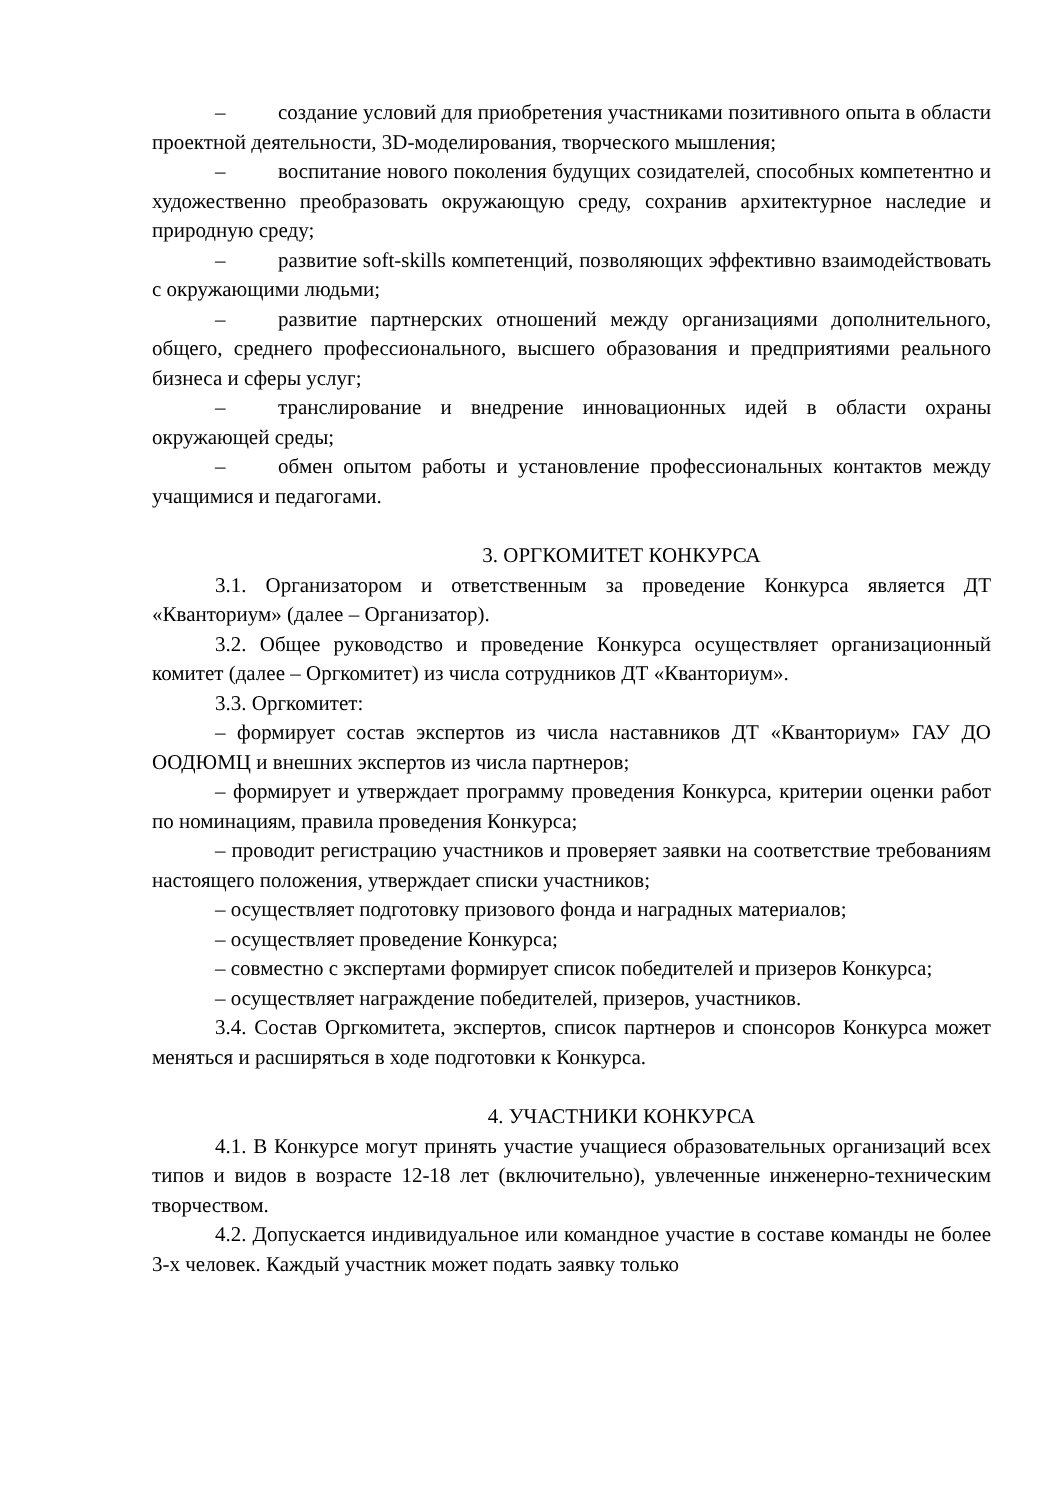– создание условий для приобретения участниками позитивного опыта в области проектной деятельности, 3D-моделирования, творческого мышления;
– воспитание нового поколения будущих созидателей, способных компетентно и художественно преобразовать окружающую среду, сохранив архитектурное наследие и природную среду;
– развитие soft-skills компетенций, позволяющих эффективно взаимодействовать с окружающими людьми;
– развитие партнерских отношений между организациями дополнительного, общего, среднего профессионального, высшего образования и предприятиями реального бизнеса и сферы услуг;
– транслирование и внедрение инновационных идей в области охраны окружающей среды;
– обмен опытом работы и установление профессиональных контактов между учащимися и педагогами.
3. ОРГКОМИТЕТ КОНКУРСА
3.1. Организатором и ответственным за проведение Конкурса является ДТ «Кванториум» (далее – Организатор).
3.2. Общее руководство и проведение Конкурса осуществляет организационный комитет (далее – Оргкомитет) из числа сотрудников ДТ «Кванториум».
3.3. Оргкомитет:
– формирует состав экспертов из числа наставников ДТ «Кванториум» ГАУ ДО ООДЮМЦ и внешних экспертов из числа партнеров;
– формирует и утверждает программу проведения Конкурса, критерии оценки работ по номинациям, правила проведения Конкурса;
– проводит регистрацию участников и проверяет заявки на соответствие требованиям настоящего положения, утверждает списки участников;
– осуществляет подготовку призового фонда и наградных материалов;
– осуществляет проведение Конкурса;
– совместно с экспертами формирует список победителей и призеров Конкурса;
– осуществляет награждение победителей, призеров, участников.
3.4. Состав Оргкомитета, экспертов, список партнеров и спонсоров Конкурса может меняться и расширяться в ходе подготовки к Конкурса.
4. УЧАСТНИКИ КОНКУРСА
4.1. В Конкурсе могут принять участие учащиеся образовательных организаций всех типов и видов в возрасте 12-18 лет (включительно), увлеченные инженерно-техническим творчеством.
4.2. Допускается индивидуальное или командное участие в составе команды не более 3-х человек. Каждый участник может подать заявку только